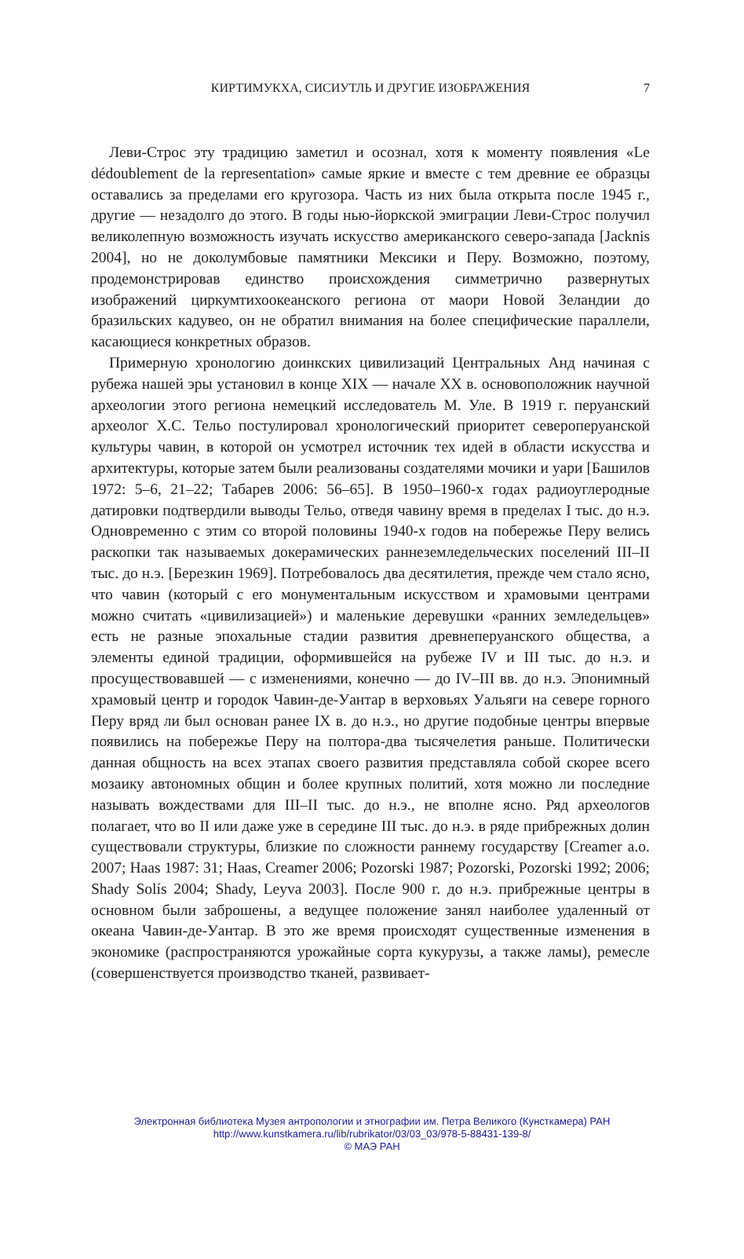КИРТИМУКХА, СИСИУТЛЬ И ДРУГИЕ ИЗОБРАЖЕНИЯ 7
Леви-Строс эту традицию заметил и осознал, хотя к моменту появления «Le dédoublement de la representation» самые яркие и вместе с тем древние ее образцы оставались за пределами его кругозора. Часть из них была открыта после 1945 г., другие — незадолго до этого. В годы нью-йоркской эмиграции Леви-Строс получил великолепную возможность изучать искусство американского северо-запада [Jacknis 2004], но не доколумбовые памятники Мексики и Перу. Возможно, поэтому, продемонстрировав единство происхождения симметрично развернутых изображений циркумтихоокеанского региона от маори Новой Зеландии до бразильских кадувео, он не обратил внимания на более специфические параллели, касающиеся конкретных образов.
Примерную хронологию доинкских цивилизаций Центральных Анд начиная с рубежа нашей эры установил в конце XIX — начале XX в. основоположник научной археологии этого региона немецкий исследователь М. Уле. В 1919 г. перуанский археолог Х.С. Тельо постулировал хронологический приоритет северoперуанской культуры чавин, в которой он усмотрел источник тех идей в области искусства и архитектуры, которые затем были реализованы создателями мочики и уари [Башилов 1972: 5–6, 21–22; Табарев 2006: 56–65]. В 1950–1960-х годах радиоуглеродные датировки подтвердили выводы Тельо, отведя чавину время в пределах I тыс. до н.э. Одновременно с этим со второй половины 1940-х годов на побережье Перу велись раскопки так называемых докерамических раннеземледельческих поселений III–II тыс. до н.э. [Березкин 1969]. Потребовалось два десятилетия, прежде чем стало ясно, что чавин (который с его монументальным искусством и храмовыми центрами можно считать «цивилизацией») и маленькие деревушки «ранних земледельцев» есть не разные эпохальные стадии развития древнеперуанского общества, а элементы единой традиции, оформившейся на рубеже IV и III тыс. до н.э. и просуществовавшей — с изменениями, конечно — до IV–III вв. до н.э. Эпонимный храмовый центр и городок Чавин-де-Уантар в верховьях Уальяги на севере горного Перу вряд ли был основан ранее IX в. до н.э., но другие подобные центры впервые появились на побережье Перу на полтора-два тысячелетия раньше. Политически данная общность на всех этапах своего развития представляла собой скорее всего мозаику автономных общин и более крупных политий, хотя можно ли последние называть вождествами для III–II тыс. до н.э., не вполне ясно. Ряд археологов полагает, что во II или даже уже в середине III тыс. до н.э. в ряде прибрежных долин существовали структуры, близкие по сложности раннему государству [Creamer a.o. 2007; Haas 1987: 31; Haas, Creamer 2006; Pozorski 1987; Pozorski, Pozorski 1992; 2006; Shady Solís 2004; Shady, Leyva 2003]. После 900 г. до н.э. прибрежные центры в основном были заброшены, а ведущее положение занял наиболее удаленный от океана Чавин-де-Уантар. В это же время происходят существенные изменения в экономике (распространяются урожайные сорта кукурузы, а также ламы), ремесле (совершенствуется производство тканей, развивает-
Электронная библиотека Музея антропологии и этнографии им. Петра Великого (Кунсткамера) РАН
http://www.kunstkamera.ru/lib/rubrikator/03/03_03/978-5-88431-139-8/
© МАЭ РАН